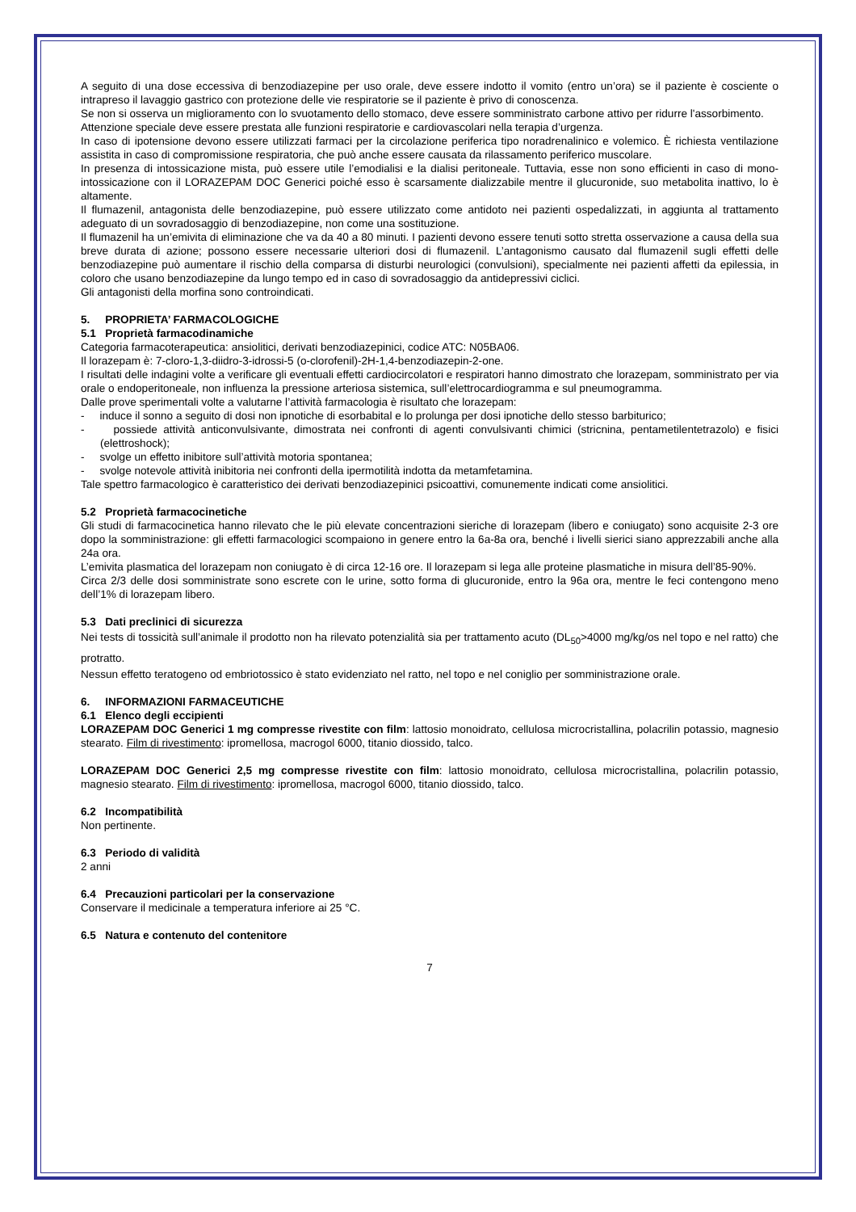A seguito di una dose eccessiva di benzodiazepine per uso orale, deve essere indotto il vomito (entro un’ora) se il paziente è cosciente o intrapreso il lavaggio gastrico con protezione delle vie respiratorie se il paziente è privo di conoscenza.
Se non si osserva un miglioramento con lo svuotamento dello stomaco, deve essere somministrato carbone attivo per ridurre l'assorbimento.
Attenzione speciale deve essere prestata alle funzioni respiratorie e cardiovascolari nella terapia d’urgenza.
In caso di ipotensione devono essere utilizzati farmaci per la circolazione periferica tipo noradrenalinico e volemico. È richiesta ventilazione assistita in caso di compromissione respiratoria, che può anche essere causata da rilassamento periferico muscolare.
In presenza di intossicazione mista, può essere utile l’emodialisi e la dialisi peritoneale. Tuttavia, esse non sono efficienti in caso di mono-intossicazione con il LORAZEPAM DOC Generici poiché esso è scarsamente dializzabile mentre il glucuronide, suo metabolita inattivo, lo è altamente.
Il flumazenil, antagonista delle benzodiazepine, può essere utilizzato come antidoto nei pazienti ospedalizzati, in aggiunta al trattamento adeguato di un sovradosaggio di benzodiazepine, non come una sostituzione.
Il flumazenil ha un’emivita di eliminazione che va da 40 a 80 minuti. I pazienti devono essere tenuti sotto stretta osservazione a causa della sua breve durata di azione; possono essere necessarie ulteriori dosi di flumazenil. L’antagonismo causato dal flumazenil sugli effetti delle benzodiazepine può aumentare il rischio della comparsa di disturbi neurologici (convulsioni), specialmente nei pazienti affetti da epilessia, in coloro che usano benzodiazepine da lungo tempo ed in caso di sovradosaggio da antidepressivi ciclici.
Gli antagonisti della morfina sono controindicati.
5. PROPRIETA’ FARMACOLOGICHE
5.1 Proprietà farmacodinamiche
Categoria farmacoterapeutica: ansiolitici, derivati benzodiazepinici, codice ATC: N05BA06.
Il lorazepam è: 7-cloro-1,3-diidro-3-idrossi-5 (o-clorofenil)-2H-1,4-benzodiazepin-2-one.
I risultati delle indagini volte a verificare gli eventuali effetti cardiocircolatori e respiratori hanno dimostrato che lorazepam, somministrato per via orale o endoperitoneale, non influenza la pressione arteriosa sistemica, sull’elettrocardiogramma e sul pneumogramma.
Dalle prove sperimentali volte a valutarne l’attività farmacologia è risultato che lorazepam:
- induce il sonno a seguito di dosi non ipnotiche di esorbabital e lo prolunga per dosi ipnotiche dello stesso barbiturico;
- possiede attività anticonvulsivante, dimostrata nei confronti di agenti convulsivanti chimici (stricnina, pentametilentetrazolo) e fisici (elettroshock);
- svolge un effetto inibitore sull’attività motoria spontanea;
- svolge notevole attività inibitoria nei confronti della ipermotilità indotta da metamfetamina.
Tale spettro farmacologico è caratteristico dei derivati benzodiazepinici psicoattivi, comunemente indicati come ansiolitici.
5.2 Proprietà farmacocinetiche
Gli studi di farmacocinetica hanno rilevato che le più elevate concentrazioni sieriche di lorazepam (libero e coniugato) sono acquisite 2-3 ore dopo la somministrazione: gli effetti farmacologici scompaiono in genere entro la 6a-8a ora, benché i livelli sierici siano apprezzabili anche alla 24a ora.
L’emivita plasmatica del lorazepam non coniugato è di circa 12-16 ore. Il lorazepam si lega alle proteine plasmatiche in misura dell’85-90%.
Circa 2/3 delle dosi somministrate sono escrete con le urine, sotto forma di glucuronide, entro la 96a ora, mentre le feci contengono meno dell’1% di lorazepam libero.
5.3 Dati preclinici di sicurezza
Nei tests di tossicità sull’animale il prodotto non ha rilevato potenzialità sia per trattamento acuto (DL<sub>50</sub>>4000 mg/kg/os nel topo e nel ratto) che protratto.
Nessun effetto teratogeno od embriotossico è stato evidenziato nel ratto, nel topo e nel coniglio per somministrazione orale.
6. INFORMAZIONI FARMACEUTICHE
6.1 Elenco degli eccipienti
LORAZEPAM DOC Generici 1 mg compresse rivestite con film: lattosio monoidrato, cellulosa microcristallina, polacrilin potassio, magnesio stearato. Film di rivestimento: ipromellosa, macrogol 6000, titanio diossido, talco.
LORAZEPAM DOC Generici 2,5 mg compresse rivestite con film: lattosio monoidrato, cellulosa microcristallina, polacrilin potassio, magnesio stearato. Film di rivestimento: ipromellosa, macrogol 6000, titanio diossido, talco.
6.2 Incompatibilità
Non pertinente.
6.3 Periodo di validità
2 anni
6.4 Precauzioni particolari per la conservazione
Conservare il medicinale a temperatura inferiore ai 25 °C.
6.5 Natura e contenuto del contenitore
7